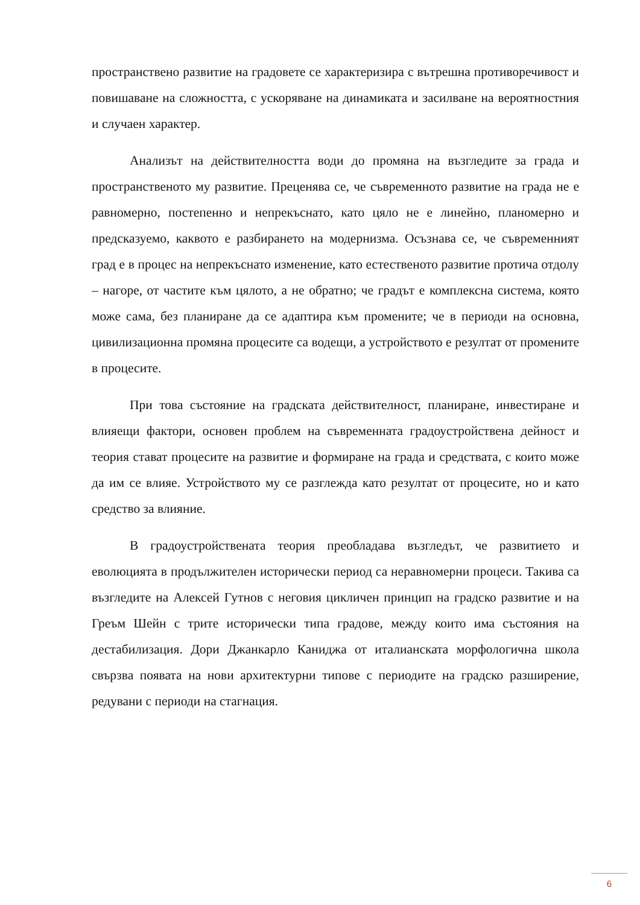пространствено развитие на градовете се характеризира с вътрешна противоречивост и повишаване на сложността, с ускоряване на динамиката и засилване на вероятностния и случаен характер.
Анализът на действителността води до промяна на възгледите за града и пространственото му развитие. Преценява се, че съвременното развитие на града не е равномерно, постепенно и непрекъснато, като цяло не е линейно, планомерно и предсказуемо, каквото е разбирането на модернизма. Осъзнава се, че съвременният град е в процес на непрекъснато изменение, като естественото развитие протича отдолу – нагоре, от частите към цялото, а не обратно; че градът е комплексна система, която може сама, без планиране да се адаптира към промените; че в периоди на основна, цивилизационна промяна процесите са водещи, а устройството е резултат от промените в процесите.
При това състояние на градската действителност, планиране, инвестиране и влияещи фактори, основен проблем на съвременната градоустройствена дейност и теория стават процесите на развитие и формиране на града и средствата, с които може да им се влияе. Устройството му се разглежда като резултат от процесите, но и като средство за влияние.
В градоустройствената теория преобладава възгледът, че развитието и еволюцията в продължителен исторически период са неравномерни процеси. Такива са възгледите на Алексей Гутнов с неговия цикличен принцип на градско развитие и на Греъм Шейн с трите исторически типа градове, между които има състояния на дестабилизация. Дори Джанкарло Каниджа от италианската морфологична школа свързва появата на нови архитектурни типове с периодите на градско разширение, редувани с периоди на стагнация.
6